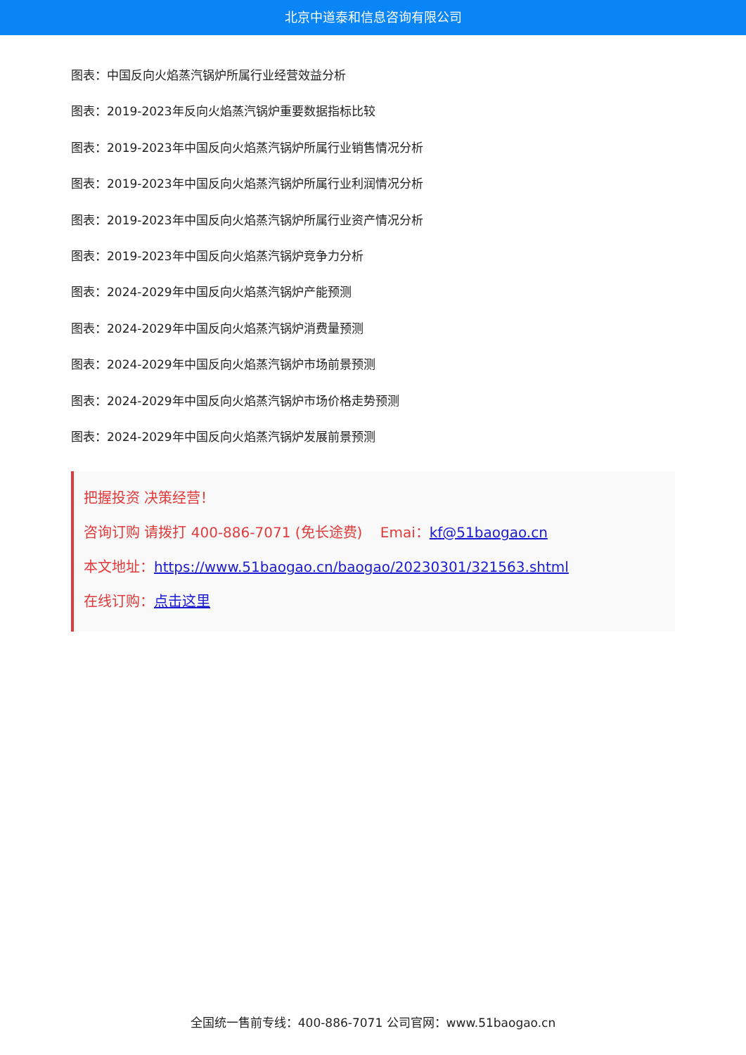北京中道泰和信息咨询有限公司
图表：中国反向火焰蒸汽锅炉所属行业经营效益分析
图表：2019-2023年反向火焰蒸汽锅炉重要数据指标比较
图表：2019-2023年中国反向火焰蒸汽锅炉所属行业销售情况分析
图表：2019-2023年中国反向火焰蒸汽锅炉所属行业利润情况分析
图表：2019-2023年中国反向火焰蒸汽锅炉所属行业资产情况分析
图表：2019-2023年中国反向火焰蒸汽锅炉竞争力分析
图表：2024-2029年中国反向火焰蒸汽锅炉产能预测
图表：2024-2029年中国反向火焰蒸汽锅炉消费量预测
图表：2024-2029年中国反向火焰蒸汽锅炉市场前景预测
图表：2024-2029年中国反向火焰蒸汽锅炉市场价格走势预测
图表：2024-2029年中国反向火焰蒸汽锅炉发展前景预测
把握投资 决策经营！
咨询订购 请拨打 400-886-7071 (免长途费) Emai：kf@51baogao.cn
本文地址：https://www.51baogao.cn/baogao/20230301/321563.shtml
在线订购：点击这里
全国统一售前专线：400-886-7071 公司官网：www.51baogao.cn